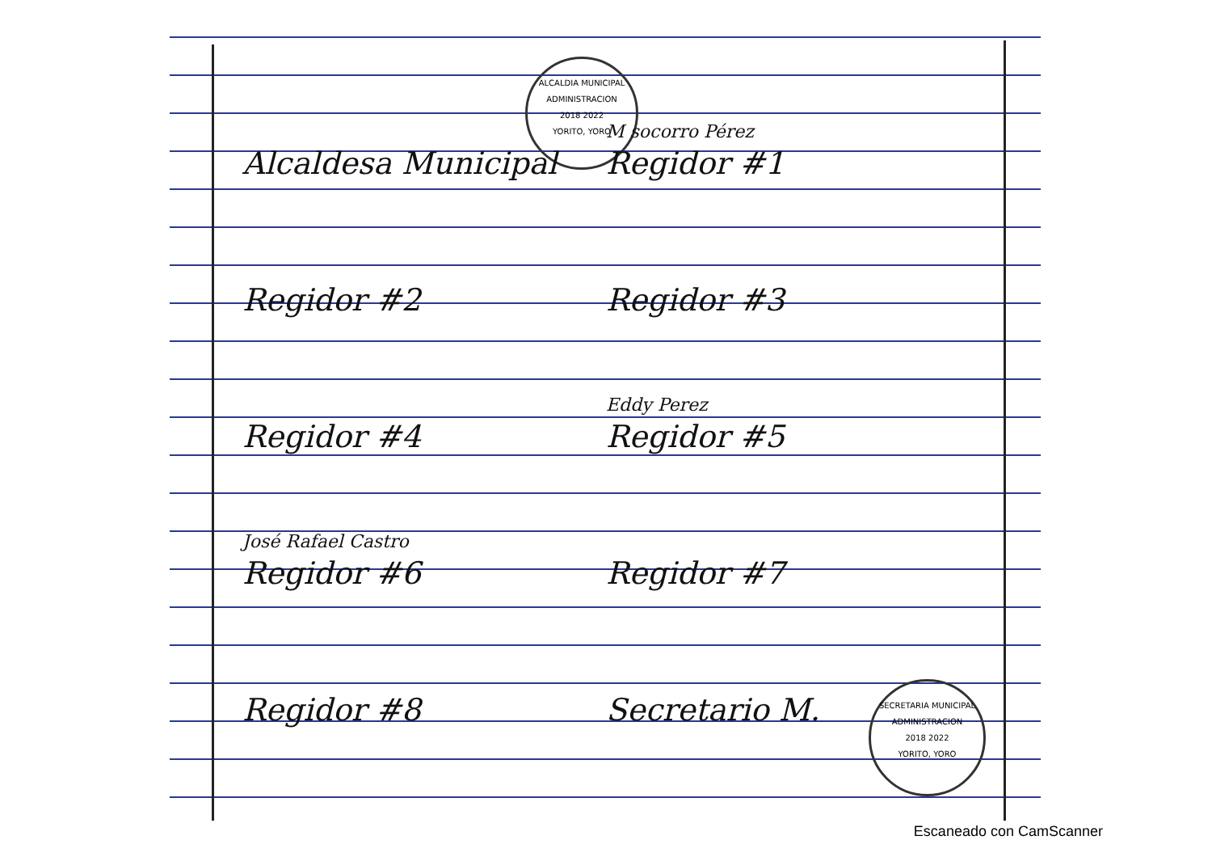ALCALDIA MUNICIPAL
ADMINISTRACION
2018 2022
YORITO, YORO
SECRETARIA MUNICIPAL
ADMINISTRACION
2018 2022
YORITO, YORO
Alcaldesa Municipal
M socorro Pérez
Regidor #1
Regidor #2
Regidor #3
Regidor #4
Eddy Perez
Regidor #5
José Rafael Castro
Regidor #6
Regidor #7
Regidor #8
Secretario M.
Escaneado con CamScanner